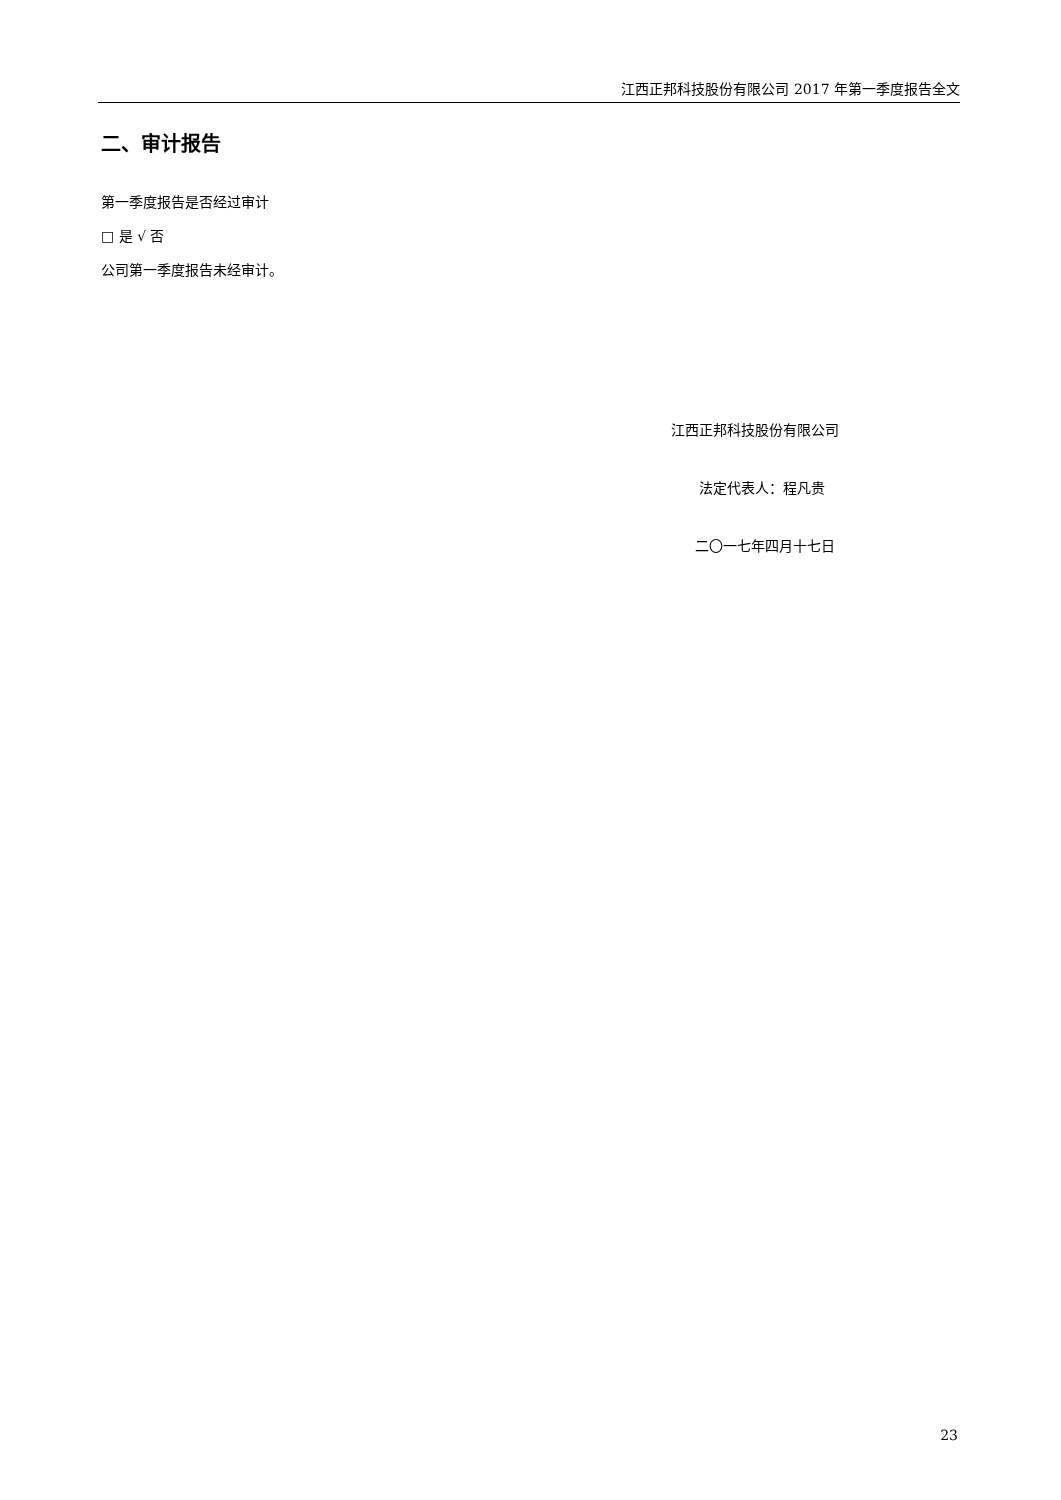江西正邦科技股份有限公司 2017 年第一季度报告全文
二、审计报告
第一季度报告是否经过审计
□ 是 √ 否
公司第一季度报告未经审计。
江西正邦科技股份有限公司
法定代表人：程凡贵
二〇一七年四月十七日
23